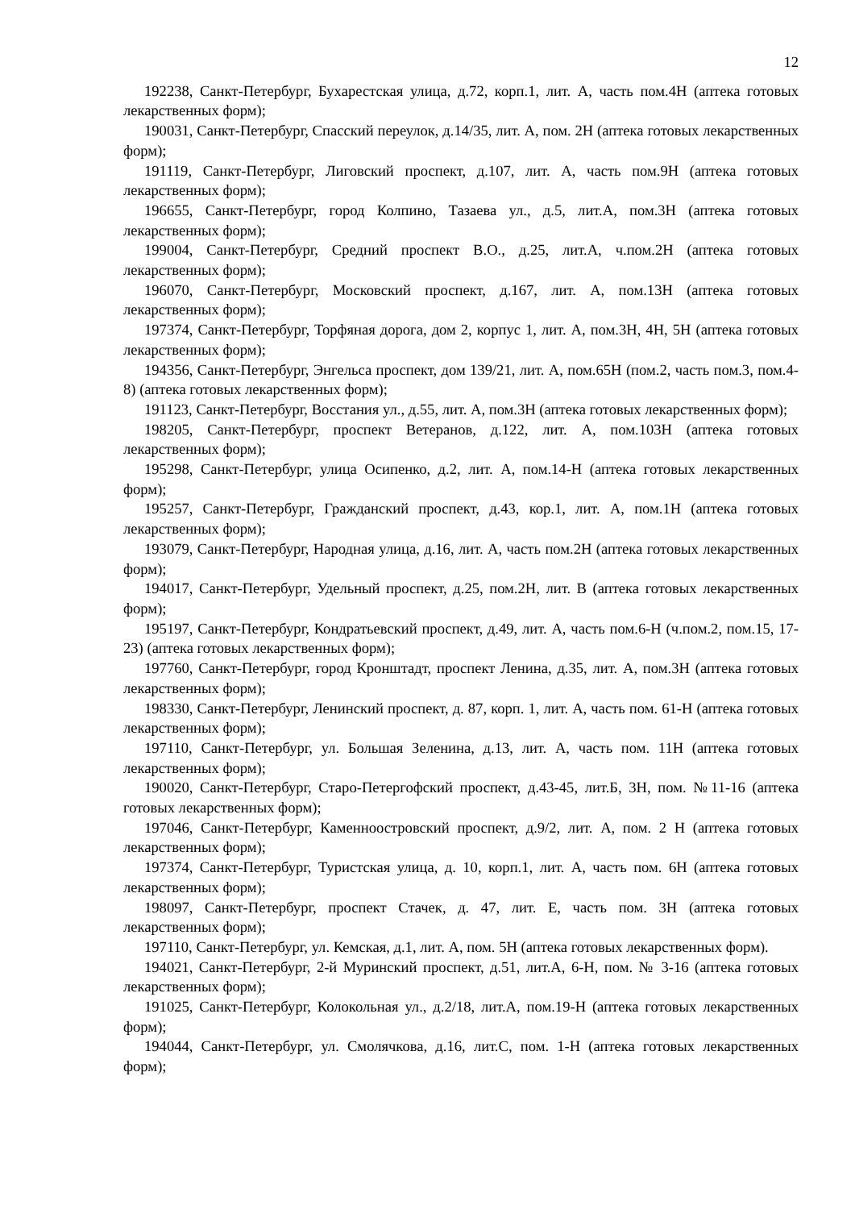12
192238, Санкт-Петербург, Бухарестская улица, д.72, корп.1, лит. А, часть пом.4Н (аптека готовых лекарственных форм);
190031, Санкт-Петербург, Спасский переулок, д.14/35, лит. А, пом. 2Н (аптека готовых лекарственных форм);
191119, Санкт-Петербург, Лиговский проспект, д.107, лит. А, часть пом.9Н (аптека готовых лекарственных форм);
196655, Санкт-Петербург, город Колпино, Тазаева ул., д.5, лит.А, пом.3Н (аптека готовых лекарственных форм);
199004, Санкт-Петербург, Средний проспект В.О., д.25, лит.А, ч.пом.2Н (аптека готовых лекарственных форм);
196070, Санкт-Петербург, Московский проспект, д.167, лит. А, пом.13Н (аптека готовых лекарственных форм);
197374, Санкт-Петербург, Торфяная дорога, дом 2, корпус 1, лит. А, пом.3Н, 4Н, 5Н (аптека готовых лекарственных форм);
194356, Санкт-Петербург, Энгельса проспект, дом 139/21, лит. А, пом.65Н (пом.2, часть пом.3, пом.4-8) (аптека готовых лекарственных форм);
191123, Санкт-Петербург, Восстания ул., д.55, лит. А, пом.3Н (аптека готовых лекарственных форм);
198205, Санкт-Петербург, проспект Ветеранов, д.122, лит. А, пом.103Н (аптека готовых лекарственных форм);
195298, Санкт-Петербург, улица Осипенко, д.2, лит. А, пом.14-Н (аптека готовых лекарственных форм);
195257, Санкт-Петербург, Гражданский проспект, д.43, кор.1, лит. А, пом.1Н (аптека готовых лекарственных форм);
193079, Санкт-Петербург, Народная улица, д.16, лит. А, часть пом.2Н (аптека готовых лекарственных форм);
194017, Санкт-Петербург, Удельный проспект, д.25, пом.2Н, лит. В (аптека готовых лекарственных форм);
195197, Санкт-Петербург, Кондратьевский проспект, д.49, лит. А, часть пом.6-Н (ч.пом.2, пом.15, 17-23) (аптека готовых лекарственных форм);
197760, Санкт-Петербург, город Кронштадт, проспект Ленина, д.35, лит. А, пом.3Н (аптека готовых лекарственных форм);
198330, Санкт-Петербург, Ленинский проспект, д. 87, корп. 1, лит. А, часть пом. 61-Н (аптека готовых лекарственных форм);
197110, Санкт-Петербург, ул. Большая Зеленина, д.13, лит. А, часть пом. 11Н (аптека готовых лекарственных форм);
190020, Санкт-Петербург, Старо-Петергофский проспект, д.43-45, лит.Б, 3Н, пом. №11-16 (аптека готовых лекарственных форм);
197046, Санкт-Петербург, Каменноостровский проспект, д.9/2, лит. А, пом. 2 Н (аптека готовых лекарственных форм);
197374, Санкт-Петербург, Туристская улица, д. 10, корп.1, лит. А, часть пом. 6Н (аптека готовых лекарственных форм);
198097, Санкт-Петербург, проспект Стачек, д. 47, лит. Е, часть пом. 3Н (аптека готовых лекарственных форм);
197110, Санкт-Петербург, ул. Кемская, д.1, лит. А, пом. 5Н (аптека готовых лекарственных форм).
194021, Санкт-Петербург, 2-й Муринский проспект, д.51, лит.А, 6-Н, пом. № 3-16 (аптека готовых лекарственных форм);
191025, Санкт-Петербург, Колокольная ул., д.2/18, лит.А, пом.19-Н (аптека готовых лекарственных форм);
194044, Санкт-Петербург, ул. Смолячкова, д.16, лит.С, пом. 1-Н (аптека готовых лекарственных форм);